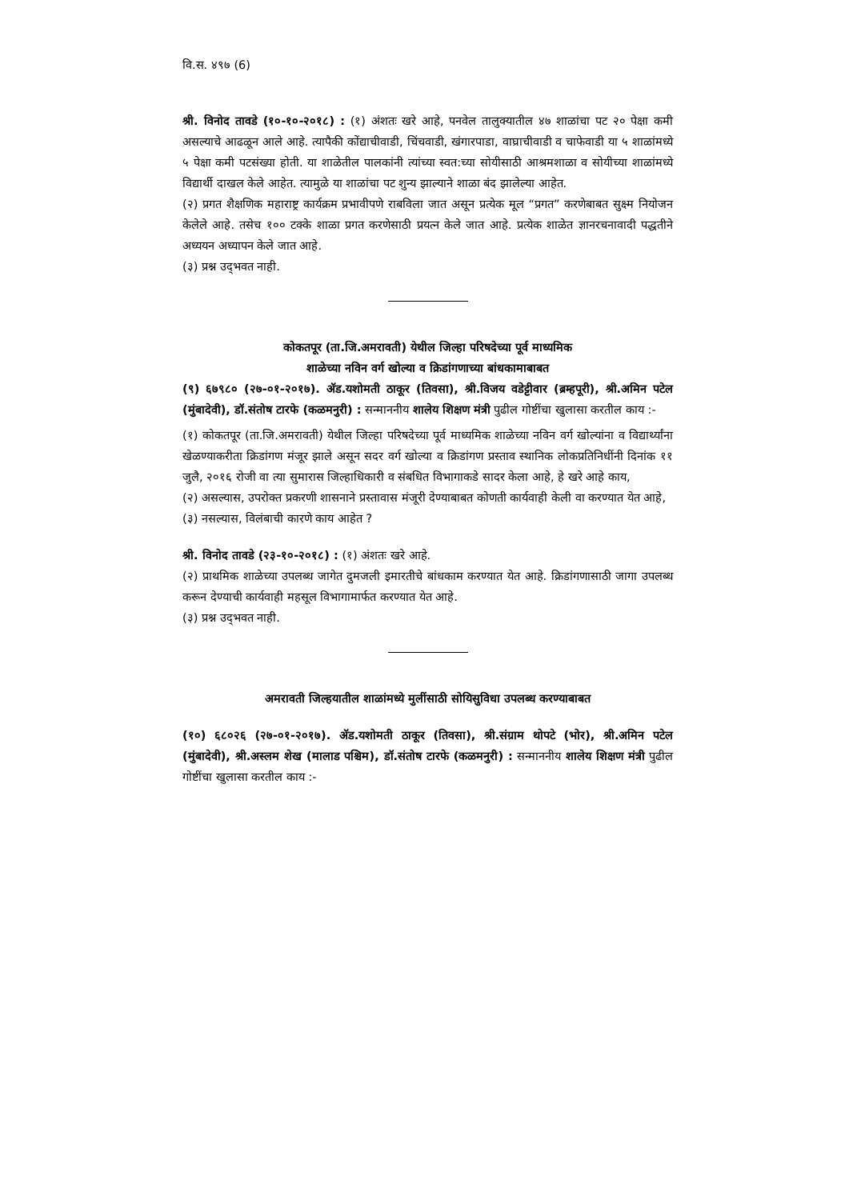वि.स. ४९७ (6)
श्री. विनोद तावडे (१०-१०-२०१८) : (१) अंशतः खरे आहे, पनवेल तालुक्यातील ४७ शाळांचा पट २० पेक्षा कमी असल्याचे आढळून आले आहे. त्यापैकी कोंद्याचीवाडी, चिंचवाडी, खंगारपाडा, वाघ्राचीवाडी व चाफेवाडी या ५ शाळांमध्ये ५ पेक्षा कमी पटसंख्या होती. या शाळेतील पालकांनी त्यांच्या स्वत:च्या सोयीसाठी आश्रमशाळा व सोयीच्या शाळांमध्ये विद्यार्थी दाखल केले आहेत. त्यामुळे या शाळांचा पट शुन्य झाल्याने शाळा बंद झालेल्या आहेत.
(२) प्रगत शैक्षणिक महाराष्ट्र कार्यक्रम प्रभावीपणे राबविला जात असून प्रत्येक मूल “प्रगत” करणेबाबत सुक्ष्म नियोजन केलेले आहे. तसेच १०० टक्के शाळा प्रगत करणेसाठी प्रयत्न केले जात आहे. प्रत्येक शाळेत ज्ञानरचनावादी पद्धतीने अध्ययन अध्यापन केले जात आहे.
(३) प्रश्न उद्‌भवत नाही.
कोकतपूर (ता.जि.अमरावती) येथील जिल्हा परिषदेच्या पूर्व माध्यमिक
शाळेच्या नविन वर्ग खोल्या व क्रिडांगणाच्या बांधकामाबाबत
(९) ६७९८० (२७-०१-२०१७). ॲड.यशोमती ठाकूर (तिवसा), श्री.विजय वडेट्टीवार (ब्रम्हपूरी), श्री.अमिन पटेल (मुंबादेवी), डॉ.संतोष टारफे (कळमनुरी) : सन्माननीय शालेय शिक्षण मंत्री पुढील गोष्टींचा खुलासा करतील काय :-
(१) कोकतपूर (ता.जि.अमरावती) येथील जिल्हा परिषदेच्या पूर्व माध्यमिक शाळेच्या नविन वर्ग खोल्यांना व विद्यार्थ्यांना खेळण्याकरीता क्रिडांगण मंजूर झाले असून सदर वर्ग खोल्या व क्रिडांगण प्रस्ताव स्थानिक लोकप्रतिनिधींनी दिनांक ११ जुलै, २०१६ रोजी वा त्या सुमारास जिल्हाधिकारी व संबधित विभागाकडे सादर केला आहे, हे खरे आहे काय,
(२) असल्यास, उपरोक्त प्रकरणी शासनाने प्रस्तावास मंजूरी देण्याबाबत कोणती कार्यवाही केली वा करण्यात येत आहे,
(३) नसल्यास, विलंबाची कारणे काय आहेत ?
श्री. विनोद तावडे (२३-१०-२०१८) : (१) अंशतः खरे आहे.
(२) प्राथमिक शाळेच्या उपलब्ध जागेत दुमजली इमारतीचे बांधकाम करण्यात येत आहे. क्रिडांगणासाठी जागा उपलब्ध करून देण्याची कार्यवाही महसूल विभागामार्फत करण्यात येत आहे.
(३) प्रश्न उद्‌भवत नाही.
अमरावती जिल्हयातील शाळांमध्ये मुलींसाठी सोयिसुविधा उपलब्ध करण्याबाबत
(१०) ६८०२६ (२७-०१-२०१७). ॲड.यशोमती ठाकूर (तिवसा), श्री.संग्राम थोपटे (भोर), श्री.अमिन पटेल (मुंबादेवी), श्री.अस्लम शेख (मालाड पश्चिम), डॉ.संतोष टारफे (कळमनुरी) : सन्माननीय शालेय शिक्षण मंत्री पुढील गोष्टींचा खुलासा करतील काय :-